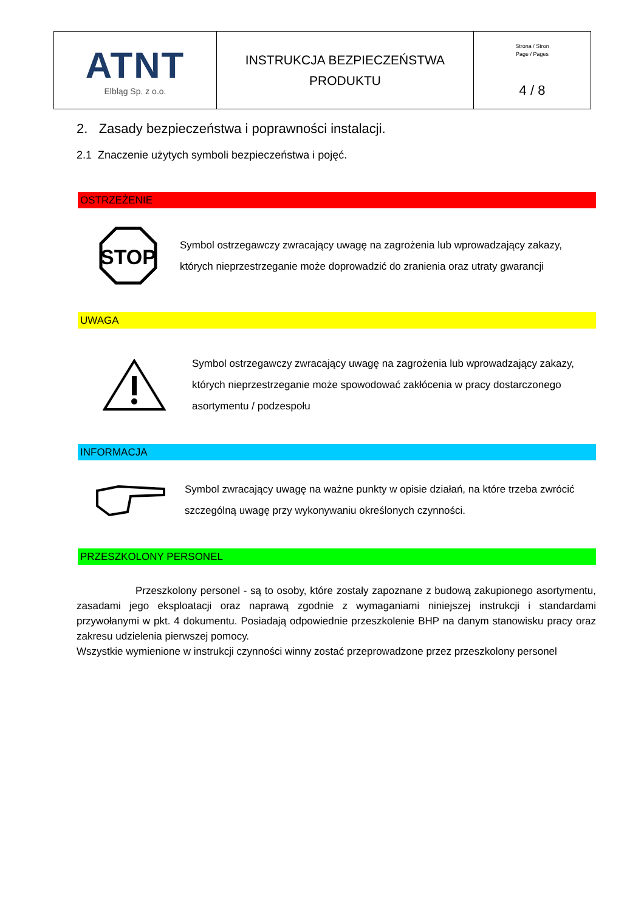| ATNT Elbląg Sp. z o.o. | INSTRUKCJA BEZPIECZEŃSTWA PRODUKTU | Strona / Stron Page / Pages 4 / 8 |
2. Zasady bezpieczeństwa i poprawności instalacji.
2.1 Znaczenie użytych symboli bezpieczeństwa i pojęć.
OSTRZEŻENIE
STOP
Symbol ostrzegawczy zwracający uwagę na zagrożenia lub wprowadzający zakazy, których nieprzestrzeganie może doprowadzić do zranienia oraz utraty gwarancji
UWAGA
Symbol ostrzegawczy zwracający uwagę na zagrożenia lub wprowadzający zakazy, których nieprzestrzeganie może spowodować zakłócenia w pracy dostarczonego asortymentu / podzespołu
INFORMACJA
Symbol zwracający uwagę na ważne punkty w opisie działań, na które trzeba zwrócić szczególną uwagę przy wykonywaniu określonych czynności.
PRZESZKOLONY PERSONEL
Przeszkolony personel - są to osoby, które zostały zapoznane z budową zakupionego asortymentu, zasadami jego eksploatacji oraz naprawą zgodnie z wymaganiami niniejszej instrukcji i standardami przywołanymi w pkt. 4 dokumentu. Posiadają odpowiednie przeszkolenie BHP na danym stanowisku pracy oraz zakresu udzielenia pierwszej pomocy.
Wszystkie wymienione w instrukcji czynności winny zostać przeprowadzone przez przeszkolony personel